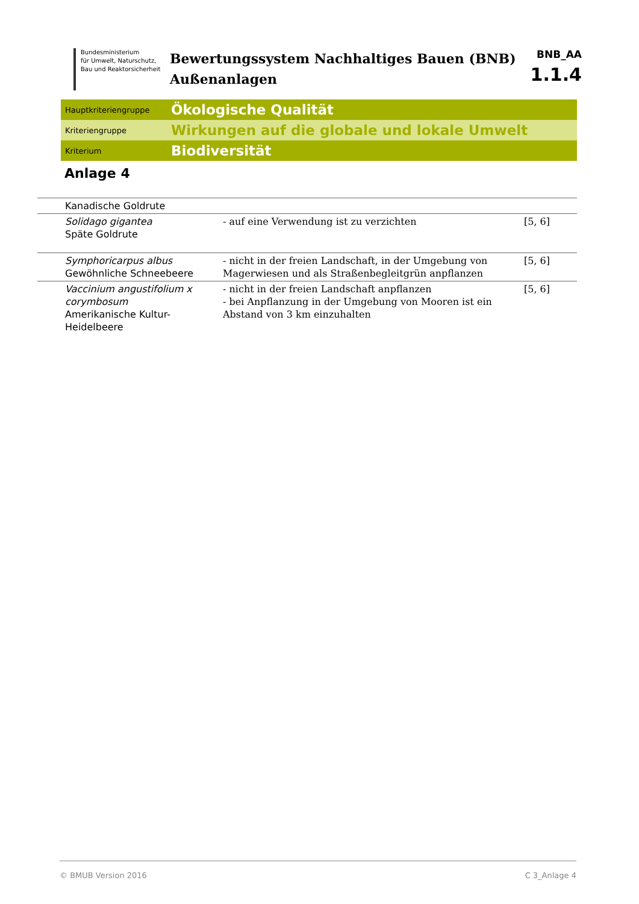Bundesministerium
für Umwelt, Naturschutz,
Bau und Reaktorsicherheit
Bewertungssystem Nachhaltiges Bauen (BNB)
Außenanlagen
BNB_AA
1.1.4
Hauptkriteriengruppe Ökologische Qualität
Kriteriengruppe Wirkungen auf die globale und lokale Umwelt
Kriterium Biodiversität
Anlage 4
| Kanadische Goldrute | | |
| Solidago gigantea Späte Goldrute | - auf eine Verwendung ist zu verzichten | [5, 6] |
| Symphoricarpus albus Gewöhnliche Schneebeere | - nicht in der freien Landschaft, in der Umgebung von Magerwiesen und als Straßenbegleitgrün anpflanzen | [5, 6] |
| Vaccinium angustifolium x corymbosum Amerikanische Kultur-Heidelbeere | - nicht in der freien Landschaft anpflanzen - bei Anpflanzung in der Umgebung von Mooren ist ein Abstand von 3 km einzuhalten | [5, 6] |
© BMUB Version 2016 C 3_Anlage 4